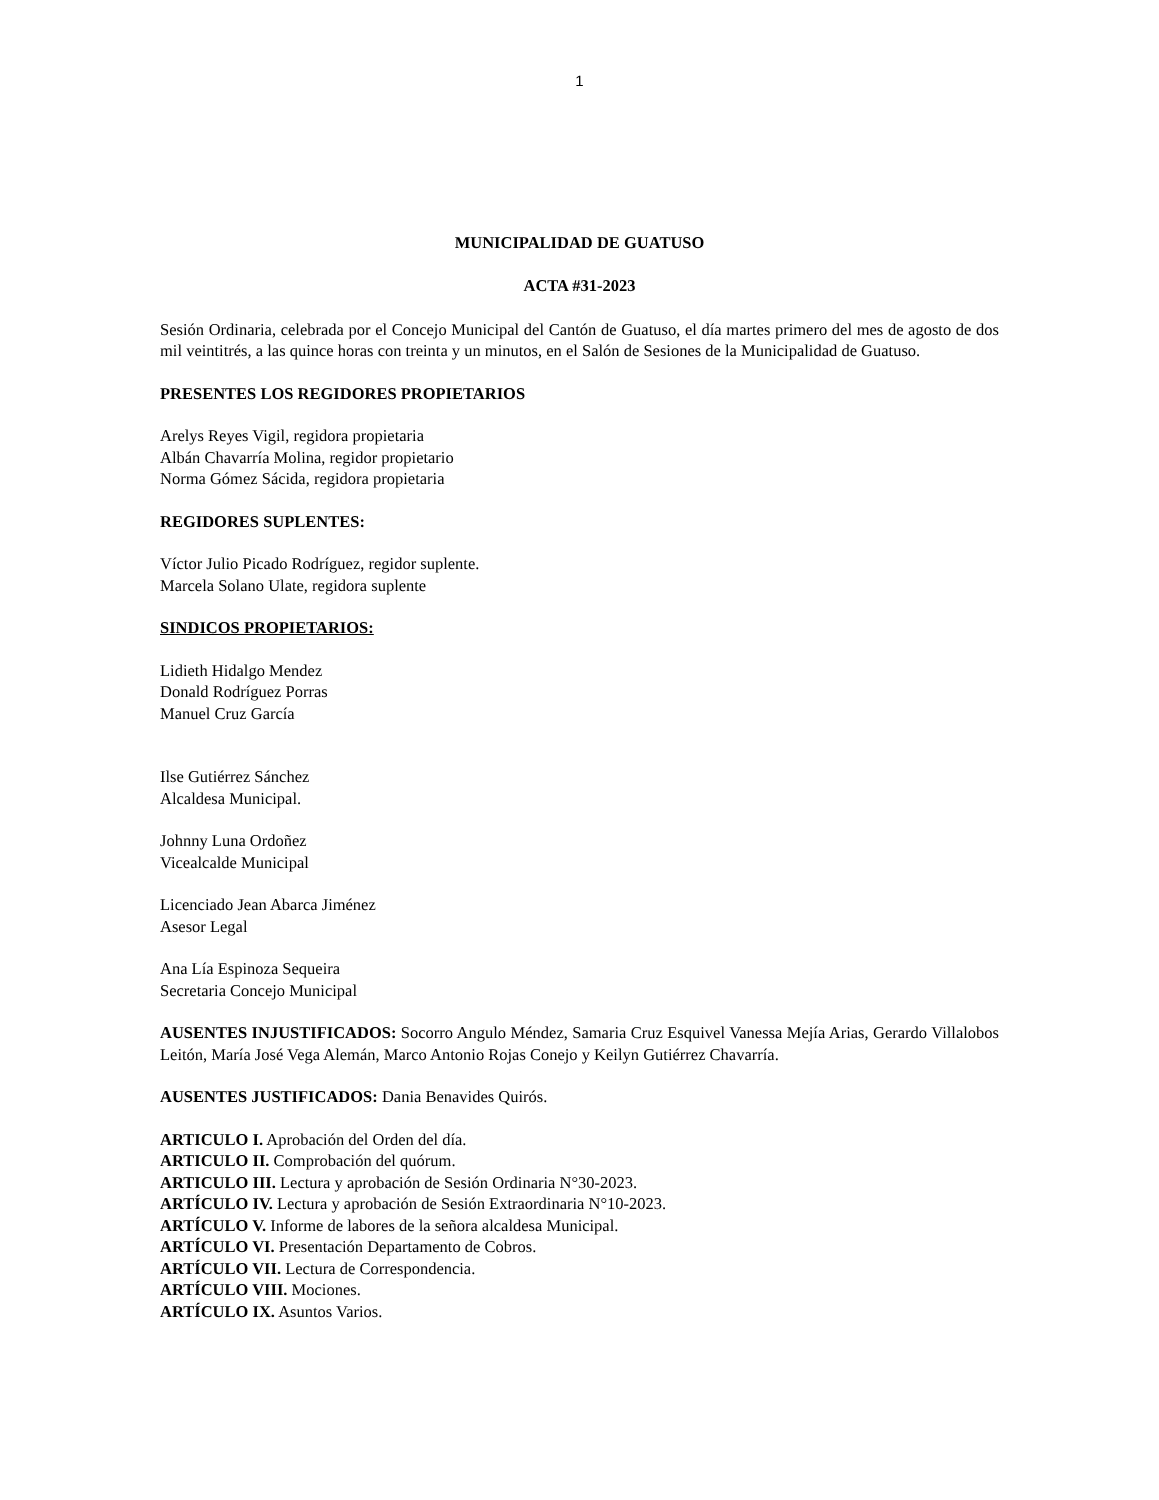1
MUNICIPALIDAD DE GUATUSO
ACTA #31-2023
Sesión Ordinaria, celebrada por el Concejo Municipal del Cantón de Guatuso, el día martes primero del mes de agosto de dos mil veintitrés, a las quince horas con treinta y un minutos, en el Salón de Sesiones de la Municipalidad de Guatuso.
PRESENTES LOS REGIDORES PROPIETARIOS
Arelys Reyes Vigil, regidora propietaria
Albán Chavarría Molina, regidor propietario
Norma Gómez Sácida, regidora propietaria
REGIDORES SUPLENTES:
Víctor Julio Picado Rodríguez, regidor suplente.
Marcela Solano Ulate, regidora suplente
SINDICOS PROPIETARIOS:
Lidieth Hidalgo Mendez
Donald Rodríguez Porras
Manuel Cruz García
Ilse Gutiérrez Sánchez
Alcaldesa Municipal.
Johnny Luna Ordoñez
Vicealcalde Municipal
Licenciado Jean Abarca Jiménez
Asesor Legal
Ana Lía Espinoza Sequeira
Secretaria Concejo Municipal
AUSENTES INJUSTIFICADOS: Socorro Angulo Méndez, Samaria Cruz Esquivel Vanessa Mejía Arias, Gerardo Villalobos Leitón, María José Vega Alemán, Marco Antonio Rojas Conejo y Keilyn Gutiérrez Chavarría.
AUSENTES JUSTIFICADOS: Dania Benavides Quirós.
ARTICULO I. Aprobación del Orden del día.
ARTICULO II. Comprobación del quórum.
ARTICULO III. Lectura y aprobación de Sesión Ordinaria N°30-2023.
ARTÍCULO IV. Lectura y aprobación de Sesión Extraordinaria N°10-2023.
ARTÍCULO V. Informe de labores de la señora alcaldesa Municipal.
ARTÍCULO VI. Presentación Departamento de Cobros.
ARTÍCULO VII. Lectura de Correspondencia.
ARTÍCULO VIII. Mociones.
ARTÍCULO IX. Asuntos Varios.